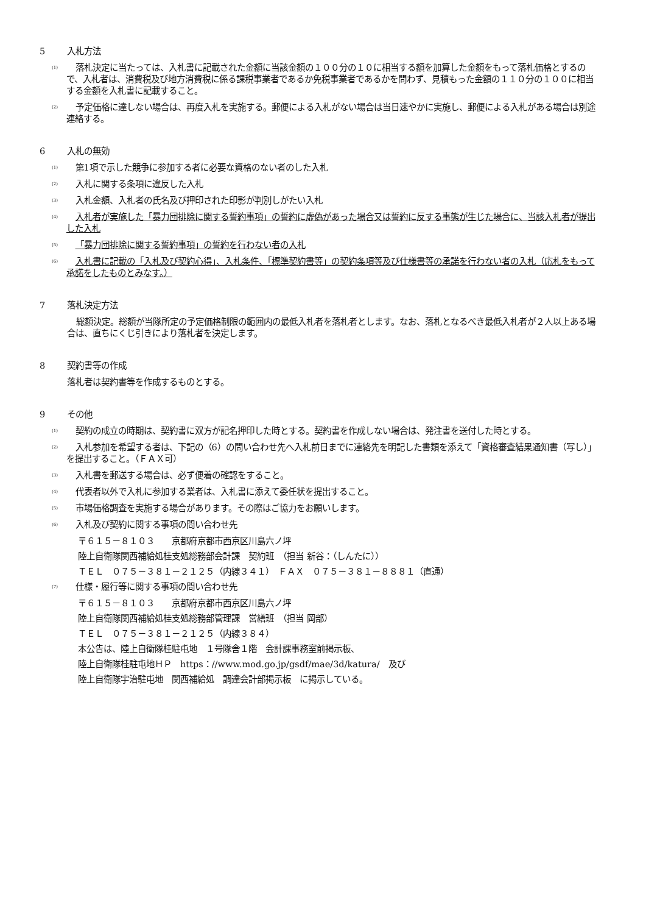5 入札方法
(1) 落札決定に当たっては、入札書に記載された金額に当該金額の１００分の１０に相当する額を加算した金額をもって落札価格とするので、入札者は、消費税及び地方消費税に係る課税事業者であるか免税事業者であるかを問わず、見積もった金額の１１０分の１００に相当する金額を入札書に記載すること。
(2) 予定価格に達しない場合は、再度入札を実施する。郵便による入札がない場合は当日速やかに実施し、郵便による入札がある場合は別途連絡する。
6 入札の無効
(1) 第1項で示した競争に参加する者に必要な資格のない者のした入札
(2) 入札に関する条項に違反した入札
(3) 入札金額、入札者の氏名及び押印された印影が判別しがたい入札
(4) 入札者が実施した「暴力団排除に関する誓約事項」の誓約に虚偽があった場合又は誓約に反する事態が生じた場合に、当該入札者が提出した入札
(5) 「暴力団排除に関する誓約事項」の誓約を行わない者の入札
(6) 入札書に記載の「入札及び契約心得」、入札条件、「標準契約書等」の契約条項等及び仕様書等の承諾を行わない者の入札（応札をもって承諾をしたものとみなす。）
7 落札決定方法
総額決定。総額が当隊所定の予定価格制限の範囲内の最低入札者を落札者とします。なお、落札となるべき最低入札者が２人以上ある場合は、直ちにくじ引きにより落札者を決定します。
8 契約書等の作成
落札者は契約書等を作成するものとする。
9 その他
(1) 契約の成立の時期は、契約書に双方が記名押印した時とする。契約書を作成しない場合は、発注書を送付した時とする。
(2) 入札参加を希望する者は、下記の（6）の問い合わせ先へ入札前日までに連絡先を明記した書類を添えて「資格審査結果通知書（写し）」を提出すること。（ＦＡＸ可）
(3) 入札書を郵送する場合は、必ず便着の確認をすること。
(4) 代表者以外で入札に参加する業者は、入札書に添えて委任状を提出すること。
(5) 市場価格調査を実施する場合があります。その際はご協力をお願いします。
(6) 入札及び契約に関する事項の問い合わせ先
〒６１５－８１０３　　京都府京都市西京区川島六ノ坪
陸上自衛隊関西補給処桂支処総務部会計課　契約班　（担当 新谷：（しんたに））
ＴＥＬ　０７５－３８１－２１２５（内線３４１）　ＦＡＸ　０７５－３８１－８８８１（直通）
(7) 仕様・履行等に関する事項の問い合わせ先
〒６１５－８１０３　　京都府京都市西京区川島六ノ坪
陸上自衛隊関西補給処桂支処総務部管理課　営繕班　（担当 岡部）
ＴＥＬ　０７５－３８１－２１２５（内線３８４）
本公告は、陸上自衛隊桂駐屯地　１号隊舎１階　会計課事務室前掲示板、
陸上自衛隊桂駐屯地ＨＰ　https：//www.mod.go.jp/gsdf/mae/3d/katura/　及び
陸上自衛隊宇治駐屯地　関西補給処　調達会計部掲示板　に掲示している。